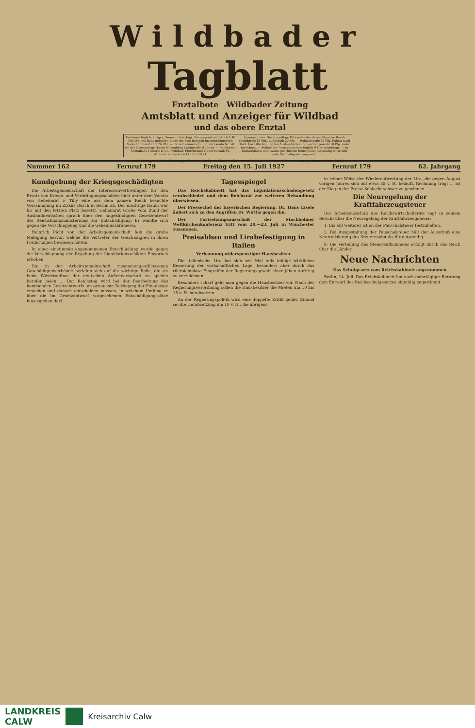Wildbader
Tagblatt
Enztalbote Wildbader Zeitung
Amtsblatt und Anzeiger für Wildbad
und das obere Enztal
Erscheint täglich, ausgen. Sonn- u. Feiertags. Bezugspreis monatlich 1.40 RM. frei ins Haus geliefert; durch die Post bezogen im innerdeutschen Verkehr monatlich 1.76 RM. — Einzelnummern 10 Pfg. Girokonto Nr. 50 bei der Oberamtssparkasse Neuenbürg Zweigstelle Wildbad. — Bankkonto: Enztalbank Häberle & Co., Wildbad. Pforzheimer Gewerbebank Fil. Wildbad. — Postscheckkonto 29174.
Anzeigenpreis: Die einspaltige Petitzeile oder deren Raum im Bezirk Grundpreis 15 Pfg., außerhalb 20 Pfg. — Reklamezeile 50 Pfg. Rabatt nach Tarif. Für Offerten und bei Auskunfterteilung werden jeweils 10 Pfg. mehr berechnet. — Schluß der Anzeigennahme täglich 9 Uhr vormittags. — In Konkursfällen oder wenn gerichtliche Beitreibung notwendig wird, fällt jede Nachlaßgewährung weg.
Druck, Verlag und Schriftleitung: Theodor Gack, Wildbad, Wilhelmstraße 151. Telephon 179. — Wohnung: Bismarckstraße 237.
Nummer 162 Fernruf 179 Freitag den 15. Juli 1927 Fernruf 179 62. Jahrgang
Kundgebung der Kriegsgeschädigten
Die Arbeitsgemeinschaft der Interessenvertretungen für den Ersatz von Kriegs- und Verdrängungsschäden hielt unter dem Vorsitz von Geheimrat v. Tilly eine aus dem ganzen Reich besuchte Versammlung im Zirkus Busch in Berlin ab. Der mächtige Raum war bis auf den letzten Platz besetzt. Geheimrat Große vom Bund der Auslanddeutschen sprach über den angekündigten Gesetzentwurf des Reichsfinanzministeriums zur Entschädigung. Er wandte sich gegen die Verschleppung und die Geheimniskrämerei.
Heinrich Picht von der Arbeitsgemeinschaft hob die große Mäßigung hervor, welche die Vertreter der Geschädigten in ihren Forderungen bewiesen hätten.
In einer einstimmig angenommenen Entschließung wurde gegen die Verschleppung der Regelung der Liquidationsschäden Einspruch erhoben.
Die in der Arbeitsgemeinschaft zusammengeschlossenen Geschädigtenverbände beriefen sich auf die wichtige Rolle, die sie beim Wiederaufbau der deutschen Außenwirtschaft zu spielen berufen seien ... Der Reichstag wird bei der Bearbeitung des kommenden Gesetzentwurfs um genaueste Darlegung der Finanzlage ersuchen und danach entscheiden müssen, in welchem Umfang er über die im Gesetzentwurf vorgesehenen Entschädigungssätze hinausgehen darf.
Tagesspiegel
Das Reichskabinett hat das Liquidationsschädengesetz verabschiedet und dem Reichsrat zur weiteren Behandlung überwiesen.
Der Pressechef der bayerischen Regierung, Dr. Hans Eisele äußert sich zu den Angriffen Dr. Wirths gegen ihn.
Der Fortsetzungsausschuß der Stockholmer Weltkirchenkonferenz tritt vom 20.—23. Juli in Winchester zusammen.
Preisabbau und Lirabefestigung in Italien
Verbannung widerspenstiger Hausbesitzer
Die italienische Lira hat sich seit Mai teils infolge wirklicher Besserung der wirtschaftlichen Lage, besonders aber durch das rücksichtslose Eingreifen der Regierungsgewalt einen jähen Auftrieg zu verzeichnen.
Besonders scharf geht man gegen die Hausbesitzer vor. Nach der Regierungsverordnung sollen die Hausbesitzer die Mieten um 10 bis 15 v. H. herabsetzen.
An der Regierungspolitik wird eine doppelte Kritik geübt. Einmal sei die Herabsetzung um 10 v. H., die übrigens
in keiner Weise der Wiederaufwertung der Lira, die gegen August vorigen Jahres sich auf etwa 35 v. H. beläuft, Rechnung trägt ... ist der Sieg in der Preise-Schlacht schwer zu gewinnen.
Die Neuregelung der Kraftfahrzeugsteuer
Der Arbeitsausschuß des Reichswirtschaftsrats sagt in seinem Bericht über die Neuregelung der Kraftfahrzeugsteuer:
1. Bis auf weiteres ist an der Pauschalsteuer festzuhalten.
2. Bei Ausgestaltung der Pauschalsteuer hält der Ausschuß eine Neutralisierung des Steuermaßstabs für notwendig.
9. Die Verteilung des Steueraufkommens erfolgt durch das Reich über die Länder.
Neue Nachrichten
Das Schulgesetz vom Reichskabinett angenommen
Berlin, 14. Juli. Das Reichskabinett hat nach mehrtägiger Beratung dem Entwurf des Reichsschulgesetzes einmütig zugestimmt.
LANDKREIS
CALW
Kreisarchiv Calw